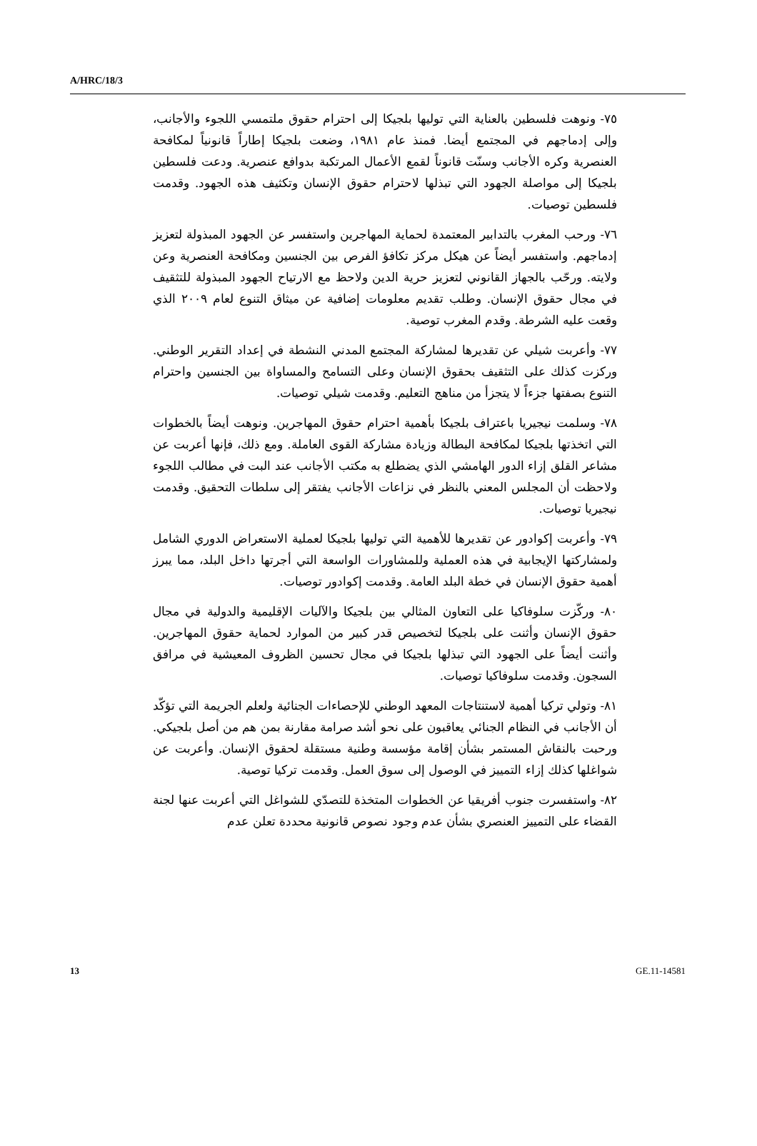A/HRC/18/3
٧٥- ونوهت فلسطين بالعناية التي توليها بلجيكا إلى احترام حقوق ملتمسي اللجوء والأجانب، وإلى إدماجهم في المجتمع أيضا. فمنذ عام ١٩٨١، وضعت بلجيكا إطاراً قانونياً لمكافحة العنصرية وكره الأجانب وسنّت قانوناً لقمع الأعمال المرتكبة بدوافع عنصرية. ودعت فلسطين بلجيكا إلى مواصلة الجهود التي تبذلها لاحترام حقوق الإنسان وتكثيف هذه الجهود. وقدمت فلسطين توصيات.
٧٦- ورحب المغرب بالتدابير المعتمدة لحماية المهاجرين واستفسر عن الجهود المبذولة لتعزيز إدماجهم. واستفسر أيضاً عن هيكل مركز تكافؤ الفرص بين الجنسين ومكافحة العنصرية وعن ولايته. ورحّب بالجهاز القانوني لتعزيز حرية الدين ولاحظ مع الارتياح الجهود المبذولة للتثقيف في مجال حقوق الإنسان. وطلب تقديم معلومات إضافية عن ميثاق التنوع لعام ٢٠٠٩ الذي وقعت عليه الشرطة. وقدم المغرب توصية.
٧٧- وأعربت شيلي عن تقديرها لمشاركة المجتمع المدني النشطة في إعداد التقرير الوطني. وركزت كذلك على التثقيف بحقوق الإنسان وعلى التسامح والمساواة بين الجنسين واحترام التنوع بصفتها جزءاً لا يتجزأ من مناهج التعليم. وقدمت شيلي توصيات.
٧٨- وسلمت نيجيريا باعتراف بلجيكا بأهمية احترام حقوق المهاجرين. ونوهت أيضاً بالخطوات التي اتخذتها بلجيكا لمكافحة البطالة وزيادة مشاركة القوى العاملة. ومع ذلك، فإنها أعربت عن مشاعر القلق إزاء الدور الهامشي الذي يضطلع به مكتب الأجانب عند البت في مطالب اللجوء ولاحظت أن المجلس المعني بالنظر في نزاعات الأجانب يفتقر إلى سلطات التحقيق. وقدمت نيجيريا توصيات.
٧٩- وأعربت إكوادور عن تقديرها للأهمية التي توليها بلجيكا لعملية الاستعراض الدوري الشامل ولمشاركتها الإيجابية في هذه العملية وللمشاورات الواسعة التي أجرتها داخل البلد، مما يبرز أهمية حقوق الإنسان في خطة البلد العامة. وقدمت إكوادور توصيات.
٨٠- وركّزت سلوفاكيا على التعاون المثالي بين بلجيكا والآليات الإقليمية والدولية في مجال حقوق الإنسان وأثنت على بلجيكا لتخصيص قدر كبير من الموارد لحماية حقوق المهاجرين. وأثنت أيضاً على الجهود التي تبذلها بلجيكا في مجال تحسين الظروف المعيشية في مرافق السجون. وقدمت سلوفاكيا توصيات.
٨١- وتولي تركيا أهمية لاستنتاجات المعهد الوطني للإحصاءات الجنائية ولعلم الجريمة التي تؤكّد أن الأجانب في النظام الجنائي يعاقبون على نحو أشد صرامة مقارنة بمن هم من أصل بلجيكي. ورحبت بالنقاش المستمر بشأن إقامة مؤسسة وطنية مستقلة لحقوق الإنسان. وأعربت عن شواغلها كذلك إزاء التمييز في الوصول إلى سوق العمل. وقدمت تركيا توصية.
٨٢- واستفسرت جنوب أفريقيا عن الخطوات المتخذة للتصدّي للشواغل التي أعربت عنها لجنة القضاء على التمييز العنصري بشأن عدم وجود نصوص قانونية محددة تعلن عدم
13 GE.11-14581